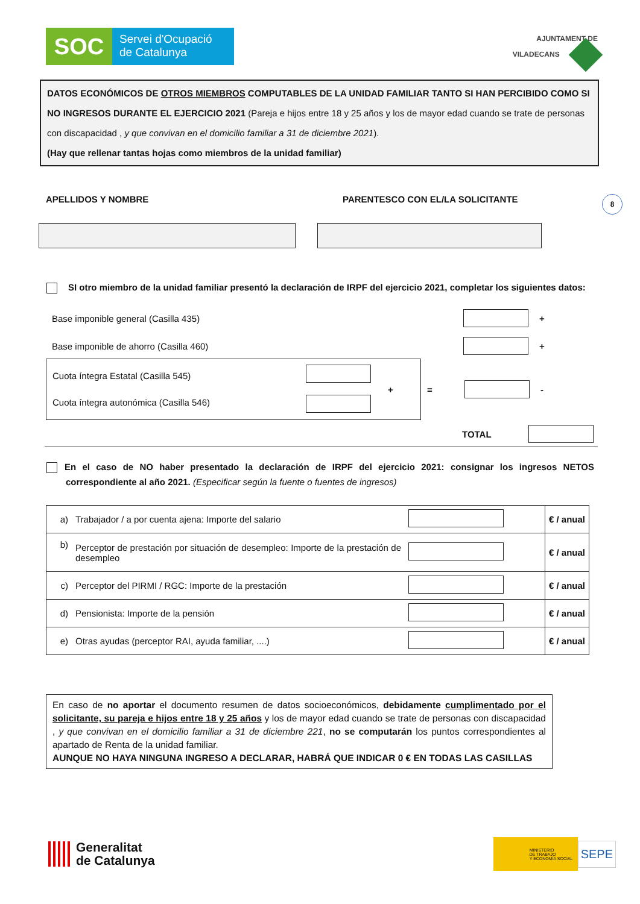SOC
Servei d'Ocupació
de Catalunya
AJUNTAMENT DE
VILADECANS
DATOS ECONÓMICOS DE OTROS MIEMBROS COMPUTABLES DE LA UNIDAD FAMILIAR TANTO SI HAN PERCIBIDO COMO SI NO INGRESOS DURANTE EL EJERCICIO 2021 (Pareja e hijos entre 18 y 25 años y los de mayor edad cuando se trate de personas con discapacidad , y que convivan en el domicilio familiar a 31 de diciembre 2021).
(Hay que rellenar tantas hojas como miembros de la unidad familiar)
APELLIDOS Y NOMBRE PARENTESCO CON EL/LA SOLICITANTE
8
SI otro miembro de la unidad familiar presentó la declaración de IRPF del ejercicio 2021, completar los siguientes datos:
Base imponible general (Casilla 435) +
Base imponible de ahorro (Casilla 460) +
Cuota íntegra Estatal (Casilla 545)
Cuota íntegra autonómica (Casilla 546)
+
= -
TOTAL
En el caso de NO haber presentado la declaración de IRPF del ejercicio 2021: consignar los ingresos NETOS correspondiente al año 2021. (Especificar según la fuente o fuentes de ingresos)
| a) | Trabajador / a por cuenta ajena: Importe del salario | | € / anual |
| b) | Perceptor de prestación por situación de desempleo: Importe de la prestación de desempleo | | € / anual |
| c) | Perceptor del PIRMI / RGC: Importe de la prestación | | € / anual |
| d) | Pensionista: Importe de la pensión | | € / anual |
| e) | Otras ayudas (perceptor RAI, ayuda familiar, ....) | | € / anual |
En caso de no aportar el documento resumen de datos socioeconómicos, debidamente cumplimentado por el solicitante, su pareja e hijos entre 18 y 25 años y los de mayor edad cuando se trate de personas con discapacidad , y que convivan en el domicilio familiar a 31 de diciembre 221, no se computarán los puntos correspondientes al apartado de Renta de la unidad familiar.
AUNQUE NO HAYA NINGUNA INGRESO A DECLARAR, HABRÁ QUE INDICAR 0 € EN TODAS LAS CASILLAS
Generalitat
de Catalunya
MINISTERIO
DE TRABAJO
Y ECONOMÍA SOCIAL
SEPE